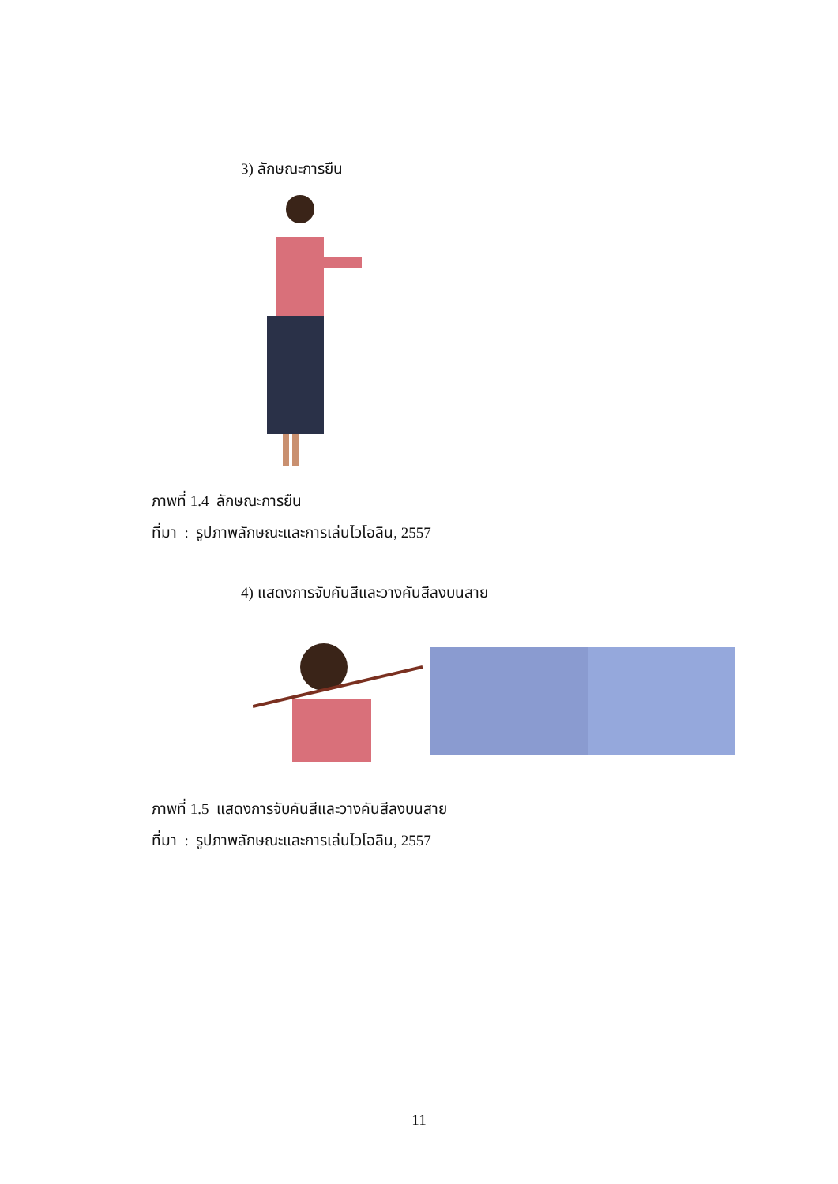3) ลักษณะการยืน
ภาพที่ 1.4 ลักษณะการยืน
ที่มา : รูปภาพลักษณะและการเล่นไวโอลิน, 2557
4) แสดงการจับคันสีและวางคันสีลงบนสาย
ภาพที่ 1.5 แสดงการจับคันสีและวางคันสีลงบนสาย
ที่มา : รูปภาพลักษณะและการเล่นไวโอลิน, 2557
11